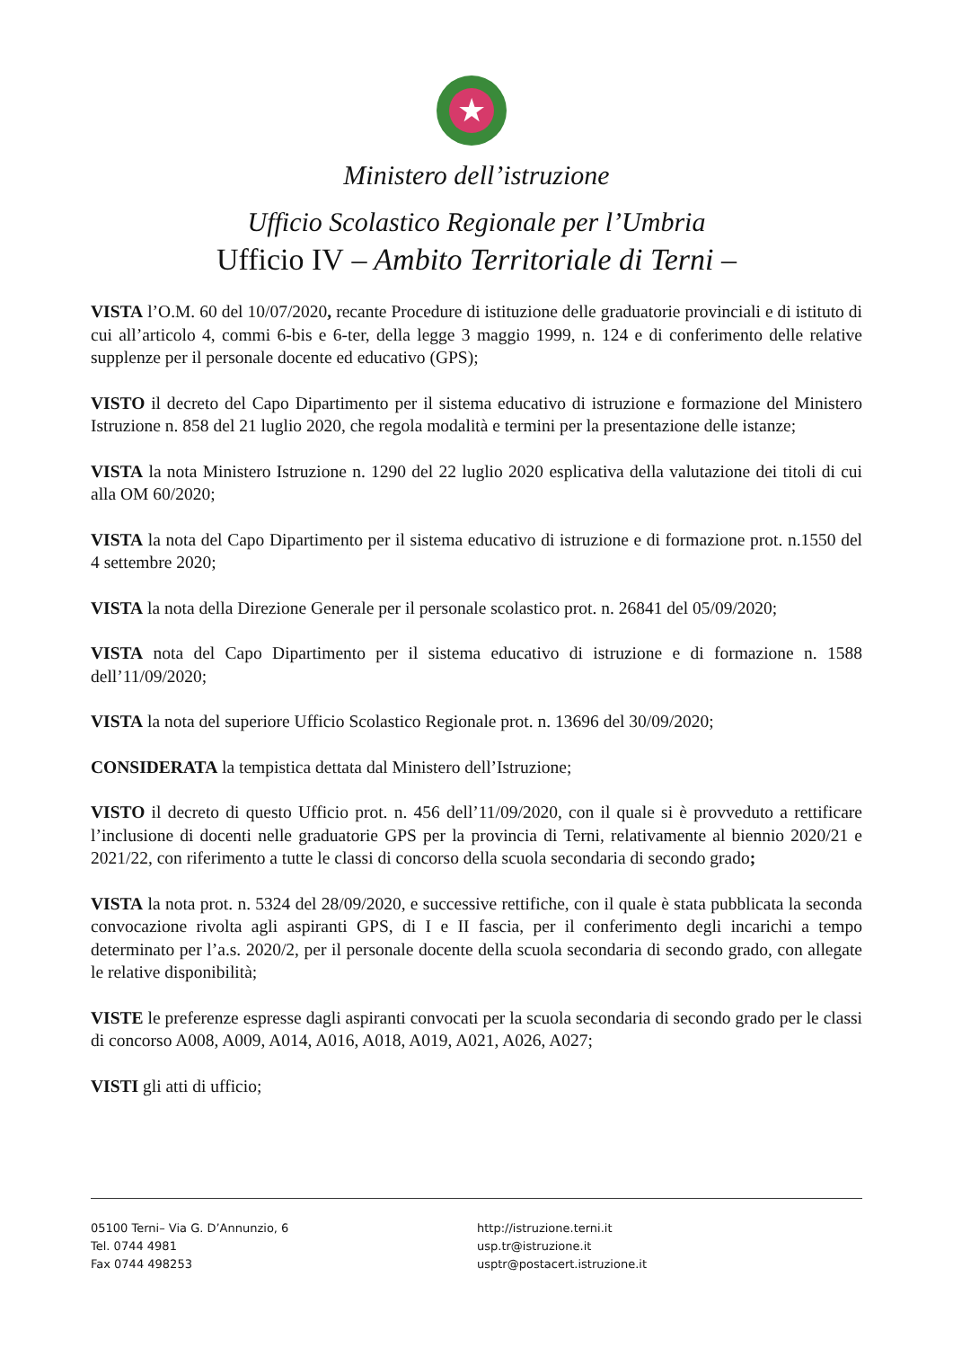★
Ministero dell’istruzione
Ufficio Scolastico Regionale per l’Umbria
Ufficio IV – Ambito Territoriale di Terni –
VISTA l’O.M. 60 del 10/07/2020, recante Procedure di istituzione delle graduatorie provinciali e di istituto di cui all’articolo 4, commi 6-bis e 6-ter, della legge 3 maggio 1999, n. 124 e di conferimento delle relative supplenze per il personale docente ed educativo (GPS);
VISTO il decreto del Capo Dipartimento per il sistema educativo di istruzione e formazione del Ministero Istruzione n. 858 del 21 luglio 2020, che regola modalità e termini per la presentazione delle istanze;
VISTA la nota Ministero Istruzione n. 1290 del 22 luglio 2020 esplicativa della valutazione dei titoli di cui alla OM 60/2020;
VISTA la nota del Capo Dipartimento per il sistema educativo di istruzione e di formazione prot. n.1550 del 4 settembre 2020;
VISTA la nota della Direzione Generale per il personale scolastico prot. n. 26841 del 05/09/2020;
VISTA nota del Capo Dipartimento per il sistema educativo di istruzione e di formazione n. 1588 dell’11/09/2020;
VISTA la nota del superiore Ufficio Scolastico Regionale prot. n. 13696 del 30/09/2020;
CONSIDERATA la tempistica dettata dal Ministero dell’Istruzione;
VISTO il decreto di questo Ufficio prot. n. 456 dell’11/09/2020, con il quale si è provveduto a rettificare l’inclusione di docenti nelle graduatorie GPS per la provincia di Terni, relativamente al biennio 2020/21 e 2021/22, con riferimento a tutte le classi di concorso della scuola secondaria di secondo grado;
VISTA la nota prot. n. 5324 del 28/09/2020, e successive rettifiche, con il quale è stata pubblicata la seconda convocazione rivolta agli aspiranti GPS, di I e II fascia, per il conferimento degli incarichi a tempo determinato per l’a.s. 2020/2, per il personale docente della scuola secondaria di secondo grado, con allegate le relative disponibilità;
VISTE le preferenze espresse dagli aspiranti convocati per la scuola secondaria di secondo grado per le classi di concorso A008, A009, A014, A016, A018, A019, A021, A026, A027;
VISTI gli atti di ufficio;
05100 Terni– Via G. D’Annunzio, 6
Tel. 0744 4981
Fax 0744 498253
http://istruzione.terni.it
usp.tr@istruzione.it
usptr@postacert.istruzione.it